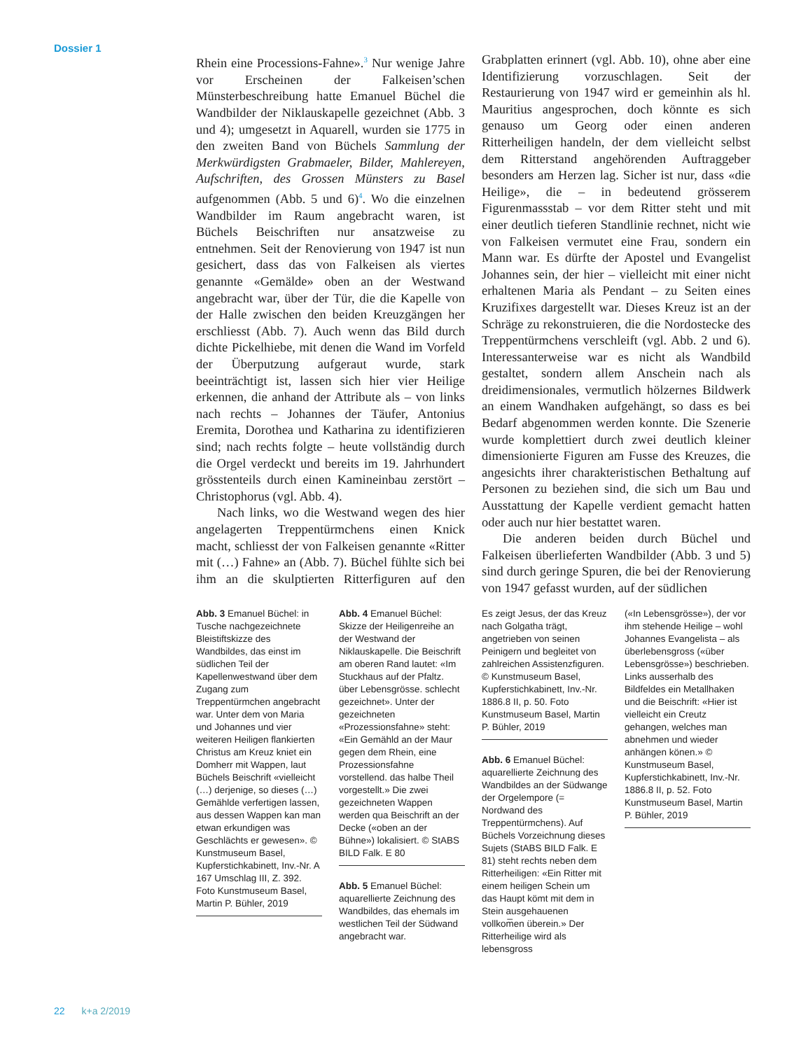Dossier 1
Rhein eine Processions-Fahne».<sup>3</sup> Nur wenige Jahre vor Erscheinen der Falkeisen’schen Münsterbeschreibung hatte Emanuel Büchel die Wandbilder der Niklauskapelle gezeichnet (Abb. 3 und 4); umgesetzt in Aquarell, wurden sie 1775 in den zweiten Band von Büchels Sammlung der Merkwürdigsten Grabmaeler, Bilder, Mahlereyen, Aufschriften, des Grossen Münsters zu Basel aufgenommen (Abb. 5 und 6)<sup>4</sup>. Wo die einzelnen Wandbilder im Raum angebracht waren, ist Büchels Beischriften nur ansatzweise zu entnehmen. Seit der Renovierung von 1947 ist nun gesichert, dass das von Falkeisen als viertes genannte «Gemälde» oben an der Westwand angebracht war, über der Tür, die die Kapelle von der Halle zwischen den beiden Kreuzgängen her erschliesst (Abb. 7). Auch wenn das Bild durch dichte Pickelhiebe, mit denen die Wand im Vorfeld der Überputzung aufgeraut wurde, stark beeinträchtigt ist, lassen sich hier vier Heilige erkennen, die anhand der Attribute als – von links nach rechts – Johannes der Täufer, Antonius Eremita, Dorothea und Katharina zu identifizieren sind; nach rechts folgte – heute vollständig durch die Orgel verdeckt und bereits im 19. Jahrhundert grösstenteils durch einen Kamineinbau zerstört – Christophorus (vgl. Abb. 4).
Nach links, wo die Westwand wegen des hier angelagerten Treppentürmchens einen Knick macht, schliesst der von Falkeisen genannte «Ritter mit (…) Fahne» an (Abb. 7). Büchel fühlte sich bei ihm an die skulptierten Ritterfiguren auf den Grabplatten erinnert (vgl. Abb. 10), ohne aber eine Identifizierung vorzuschlagen. Seit der Restaurierung von 1947 wird er gemeinhin als hl. Mauritius angesprochen, doch könnte es sich genauso um Georg oder einen anderen Ritterheiligen handeln, der dem vielleicht selbst dem Ritterstand angehörenden Auftraggeber besonders am Herzen lag. Sicher ist nur, dass «die Heilige», die – in bedeutend grösserem Figurenmassstab – vor dem Ritter steht und mit einer deutlich tieferen Standlinie rechnet, nicht wie von Falkeisen vermutet eine Frau, sondern ein Mann war. Es dürfte der Apostel und Evangelist Johannes sein, der hier – vielleicht mit einer nicht erhaltenen Maria als Pendant – zu Seiten eines Kruzifixes dargestellt war. Dieses Kreuz ist an der Schräge zu rekonstruieren, die die Nordostecke des Treppentürmchens verschleift (vgl. Abb. 2 und 6). Interessanterweise war es nicht als Wandbild gestaltet, sondern allem Anschein nach als dreidimensionales, vermutlich hölzernes Bildwerk an einem Wandhaken aufgehängt, so dass es bei Bedarf abgenommen werden konnte. Die Szenerie wurde komplettiert durch zwei deutlich kleiner dimensionierte Figuren am Fusse des Kreuzes, die angesichts ihrer charakteristischen Bethaltung auf Personen zu beziehen sind, die sich um Bau und Ausstattung der Kapelle verdient gemacht hatten oder auch nur hier bestattet waren.
Die anderen beiden durch Büchel und Falkeisen überlieferten Wandbilder (Abb. 3 und 5) sind durch geringe Spuren, die bei der Renovierung von 1947 gefasst wurden, auf der südlichen
Abb. 3 Emanuel Büchel: in Tusche nachgezeichnete Bleistiftskizze des Wandbildes, das einst im südlichen Teil der Kapellenwestwand über dem Zugang zum Treppentürmchen angebracht war. Unter dem von Maria und Johannes und vier weiteren Heiligen flankierten Christus am Kreuz kniet ein Domherr mit Wappen, laut Büchels Beischrift «vielleicht (…) derjenige, so dieses (…) Gemählde verfertigen lassen, aus dessen Wappen kan man etwan erkundigen was Geschlächts er gewesen». © Kunstmuseum Basel, Kupferstichkabinett, Inv.-Nr. A 167 Umschlag III, Z. 392. Foto Kunstmuseum Basel, Martin P. Bühler, 2019
Abb. 4 Emanuel Büchel: Skizze der Heiligenreihe an der Westwand der Niklauskapelle. Die Beischrift am oberen Rand lautet: «Im Stuckhaus auf der Pfaltz. über Lebensgrösse. schlecht gezeichnet». Unter der gezeichneten «Prozessionsfahne» steht: «Ein Gemähld an der Maur gegen dem Rhein, eine Prozessionsfahne vorstellend. das halbe Theil vorgestellt.» Die zwei gezeichneten Wappen werden qua Beischrift an der Decke («oben an der Bühne») lokalisiert. © StABS BILD Falk. E 80
Abb. 5 Emanuel Büchel: aquarellierte Zeichnung des Wandbildes, das ehemals im westlichen Teil der Südwand angebracht war.
Es zeigt Jesus, der das Kreuz nach Golgatha trägt, angetrieben von seinen Peinigern und begleitet von zahlreichen Assistenzfiguren. © Kunstmuseum Basel, Kupferstichkabinett, Inv.-Nr. 1886.8 II, p. 50. Foto Kunstmuseum Basel, Martin P. Bühler, 2019
Abb. 6 Emanuel Büchel: aquarellierte Zeichnung des Wandbildes an der Südwange der Orgelempore (= Nordwand des Treppentürmchens). Auf Büchels Vorzeichnung dieses Sujets (StABS BILD Falk. E 81) steht rechts neben dem Ritterheiligen: «Ein Ritter mit einem heiligen Schein um das Haupt kömt mit dem in Stein ausgehauenen vollkom̅en überein.» Der Ritterheilige wird als lebensgross
(«In Lebensgrösse»), der vor ihm stehende Heilige – wohl Johannes Evangelista – als überlebensgross («über Lebensgrösse») beschrieben. Links ausserhalb des Bildfeldes ein Metallhaken und die Beischrift: «Hier ist vielleicht ein Creutz gehangen, welches man abnehmen und wieder anhängen könen.» © Kunstmuseum Basel, Kupferstichkabinett, Inv.-Nr. 1886.8 II, p. 52. Foto Kunstmuseum Basel, Martin P. Bühler, 2019
22 k+a 2/2019